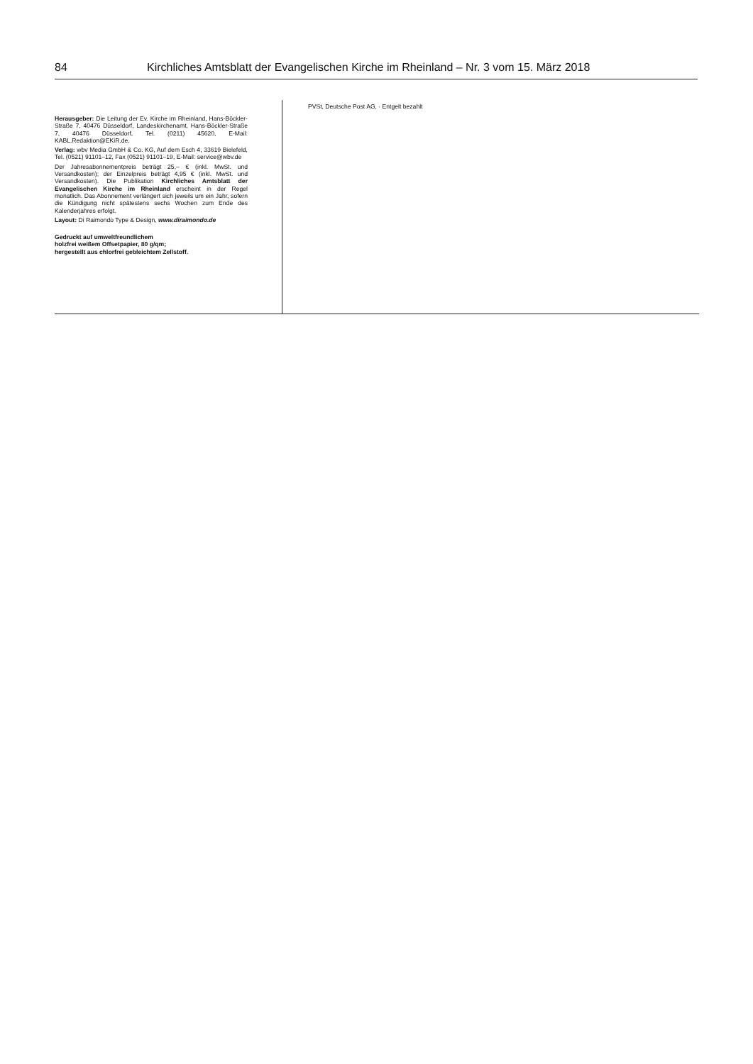84 Kirchliches Amtsblatt der Evangelischen Kirche im Rheinland – Nr. 3 vom 15. März 2018
Herausgeber: Die Leitung der Ev. Kirche im Rheinland, Hans-Böckler-Straße 7, 40476 Düsseldorf, Landeskirchenamt, Hans-Böckler-Straße 7, 40476 Düsseldorf, Tel. (0211) 45620, E-Mail: KABL.Redaktion@EKiR.de.
Verlag: wbv Media GmbH & Co. KG, Auf dem Esch 4, 33619 Bielefeld, Tel. (0521) 91101–12, Fax (0521) 91101–19, E-Mail: service@wbv.de
Der Jahresabonnementpreis beträgt 25,– € (inkl. MwSt. und Versandkosten); der Einzelpreis beträgt 4,95 € (inkl. MwSt. und Versandkosten). Die Publikation Kirchliches Amtsblatt der Evangelischen Kirche im Rheinland erscheint in der Regel monatlich. Das Abonnement verlängert sich jeweils um ein Jahr, sofern die Kündigung nicht spätestens sechs Wochen zum Ende des Kalenderjahres erfolgt.
Layout: Di Raimondo Type & Design, www.diraimondo.de
Gedruckt auf umweltfreundlichem
holzfrei weißem Offsetpapier, 80 g/qm;
hergestellt aus chlorfrei gebleichtem Zellstoff.
PVSt, Deutsche Post AG, · Entgelt bezahlt